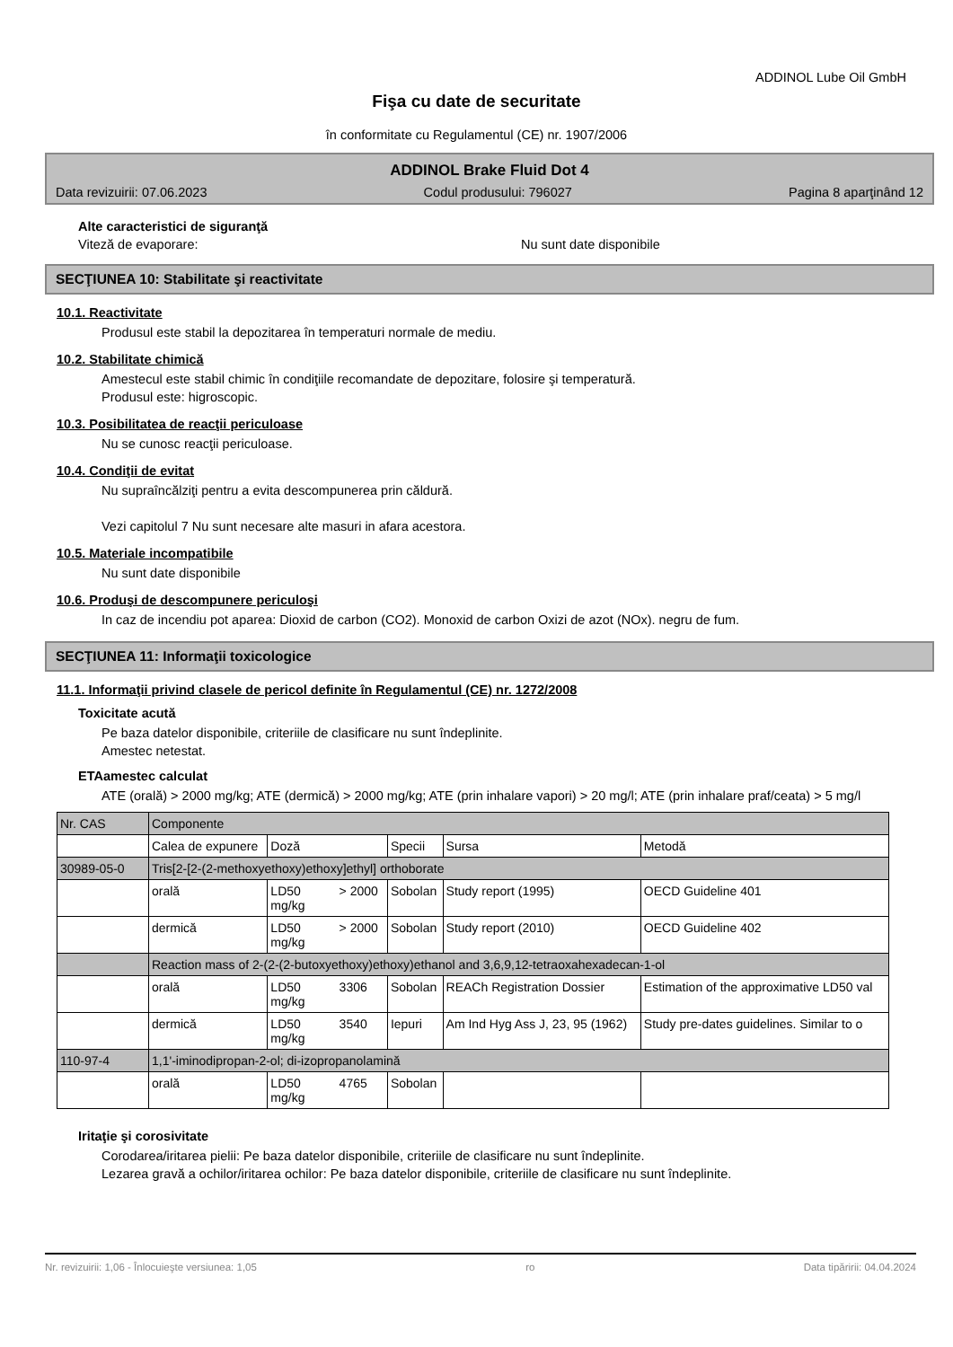ADDINOL Lube Oil GmbH
Fişa cu date de securitate
în conformitate cu Regulamentul (CE) nr. 1907/2006
ADDINOL Brake Fluid Dot 4
Data revizuirii: 07.06.2023 Codul produsului: 796027 Pagina 8 aparţinând 12
Alte caracteristici de siguranţă
Viteză de evaporare: Nu sunt date disponibile
SECŢIUNEA 10: Stabilitate şi reactivitate
10.1. Reactivitate
Produsul este stabil la depozitarea în temperaturi normale de mediu.
10.2. Stabilitate chimică
Amestecul este stabil chimic în condiţiile recomandate de depozitare, folosire şi temperatură.
Produsul este: higroscopic.
10.3. Posibilitatea de reacţii periculoase
Nu se cunosc reacţii periculoase.
10.4. Condiţii de evitat
Nu supraîncălziţi pentru a evita descompunerea prin căldură.
Vezi capitolul 7 Nu sunt necesare alte masuri in afara acestora.
10.5. Materiale incompatibile
Nu sunt date disponibile
10.6. Produşi de descompunere periculoşi
In caz de incendiu pot aparea: Dioxid de carbon (CO2). Monoxid de carbon Oxizi de azot (NOx). negru de fum.
SECŢIUNEA 11: Informaţii toxicologice
11.1. Informaţii privind clasele de pericol definite în Regulamentul (CE) nr. 1272/2008
Toxicitate acută
Pe baza datelor disponibile, criteriile de clasificare nu sunt îndeplinite.
Amestec netestat.
ETAamestec calculat
ATE (orală) > 2000 mg/kg; ATE (dermică) > 2000 mg/kg; ATE (prin inhalare vapori) > 20 mg/l; ATE (prin inhalare praf/ceata) > 5 mg/l
| Nr. CAS | Componente | | | | |
| | Calea de expunere | Doză | Specii | Sursa | Metodă |
| 30989-05-0 | Tris[2-[2-(2-methoxyethoxy)ethoxy]ethyl] orthoborate | | | | |
| | orală | LD50 > 2000 mg/kg | Sobolan | Study report (1995) | OECD Guideline 401 |
| | dermică | LD50 > 2000 mg/kg | Sobolan | Study report (2010) | OECD Guideline 402 |
| | Reaction mass of 2-(2-(2-butoxyethoxy)ethoxy)ethanol and 3,6,9,12-tetraoxahexadecan-1-ol | | | | |
| | orală | LD50 3306 mg/kg | Sobolan | REACh Registration Dossier | Estimation of the approximative LD50 val |
| | dermică | LD50 3540 mg/kg | Iepuri | Am Ind Hyg Ass J, 23, 95 (1962) | Study pre-dates guidelines. Similar to o |
| 110-97-4 | 1,1'-iminodipropan-2-ol; di-izopropanolamină | | | | |
| | orală | LD50 4765 mg/kg | Sobolan | | |
Iritaţie şi corosivitate
Corodarea/iritarea pielii: Pe baza datelor disponibile, criteriile de clasificare nu sunt îndeplinite.
Lezarea gravă a ochilor/iritarea ochilor: Pe baza datelor disponibile, criteriile de clasificare nu sunt îndeplinite.
Nr. revizuirii: 1,06 - Înlocuieşte versiunea: 1,05 ro Data tipăririi: 04.04.2024